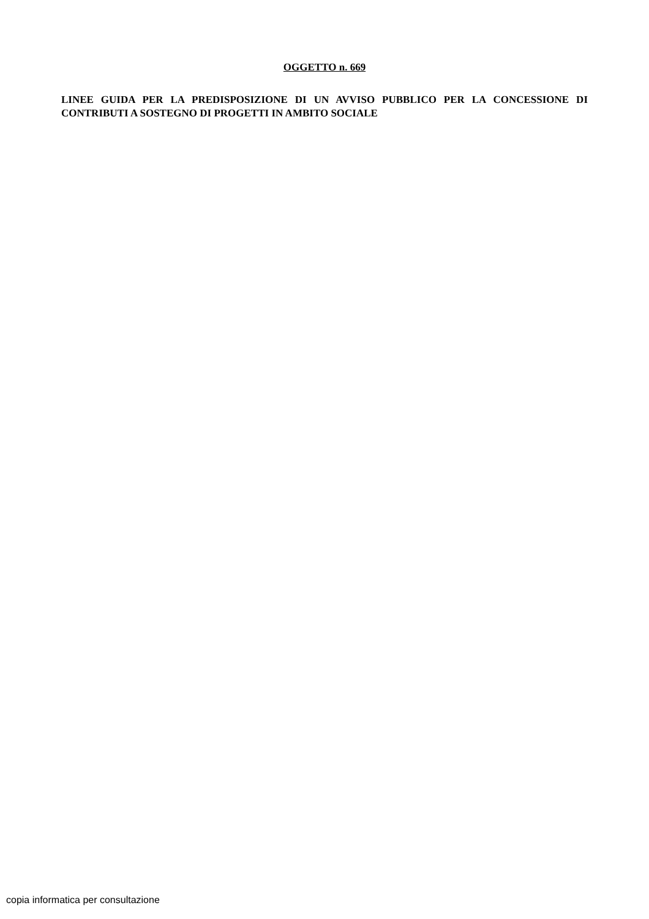OGGETTO n. 669
LINEE GUIDA PER LA PREDISPOSIZIONE DI UN AVVISO PUBBLICO PER LA CONCESSIONE DI CONTRIBUTI A SOSTEGNO DI PROGETTI IN AMBITO SOCIALE
copia informatica per consultazione